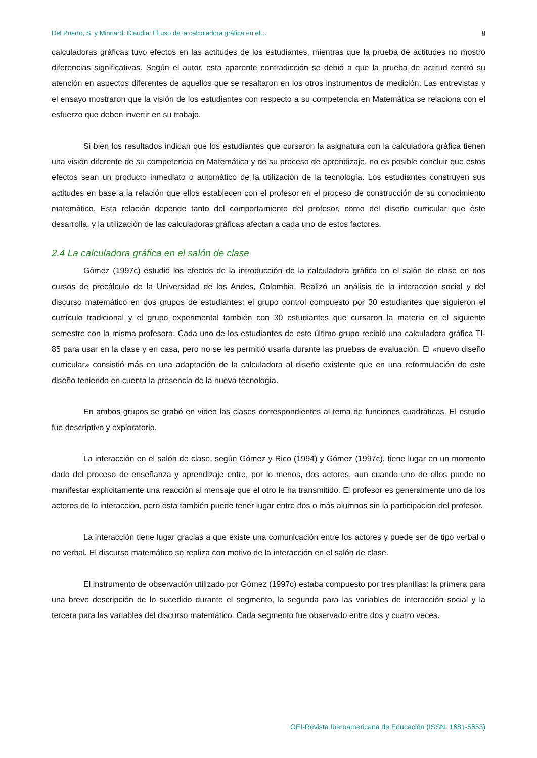Del Puerto, S. y Minnard, Claudia: El uso de la calculadora gráfica en el… 8
calculadoras gráficas tuvo efectos en las actitudes de los estudiantes, mientras que la prueba de actitudes no mostró diferencias significativas. Según el autor, esta aparente contradicción se debió a que la prueba de actitud centró su atención en aspectos diferentes de aquellos que se resaltaron en los otros instrumentos de medición. Las entrevistas y el ensayo mostraron que la visión de los estudiantes con respecto a su competencia en Matemática se relaciona con el esfuerzo que deben invertir en su trabajo.
Si bien los resultados indican que los estudiantes que cursaron la asignatura con la calculadora gráfica tienen una visión diferente de su competencia en Matemática y de su proceso de aprendizaje, no es posible concluir que estos efectos sean un producto inmediato o automático de la utilización de la tecnología. Los estudiantes construyen sus actitudes en base a la relación que ellos establecen con el profesor en el proceso de construcción de su conocimiento matemático. Esta relación depende tanto del comportamiento del profesor, como del diseño curricular que éste desarrolla, y la utilización de las calculadoras gráficas afectan a cada uno de estos factores.
2.4 La calculadora gráfica en el salón de clase
Gómez (1997c) estudió los efectos de la introducción de la calculadora gráfica en el salón de clase en dos cursos de precálculo de la Universidad de los Andes, Colombia. Realizó un análisis de la interacción social y del discurso matemático en dos grupos de estudiantes: el grupo control compuesto por 30 estudiantes que siguieron el currículo tradicional y el grupo experimental también con 30 estudiantes que cursaron la materia en el siguiente semestre con la misma profesora. Cada uno de los estudiantes de este último grupo recibió una calculadora gráfica TI-85 para usar en la clase y en casa, pero no se les permitió usarla durante las pruebas de evaluación. El «nuevo diseño curricular» consistió más en una adaptación de la calculadora al diseño existente que en una reformulación de este diseño teniendo en cuenta la presencia de la nueva tecnología.
En ambos grupos se grabó en video las clases correspondientes al tema de funciones cuadráticas. El estudio fue descriptivo y exploratorio.
La interacción en el salón de clase, según Gómez y Rico (1994) y Gómez (1997c), tiene lugar en un momento dado del proceso de enseñanza y aprendizaje entre, por lo menos, dos actores, aun cuando uno de ellos puede no manifestar explícitamente una reacción al mensaje que el otro le ha transmitido. El profesor es generalmente uno de los actores de la interacción, pero ésta también puede tener lugar entre dos o más alumnos sin la participación del profesor.
La interacción tiene lugar gracias a que existe una comunicación entre los actores y puede ser de tipo verbal o no verbal. El discurso matemático se realiza con motivo de la interacción en el salón de clase.
El instrumento de observación utilizado por Gómez (1997c) estaba compuesto por tres planillas: la primera para una breve descripción de lo sucedido durante el segmento, la segunda para las variables de interacción social y la tercera para las variables del discurso matemático. Cada segmento fue observado entre dos y cuatro veces.
OEI-Revista Iberoamericana de Educación (ISSN: 1681-5653)